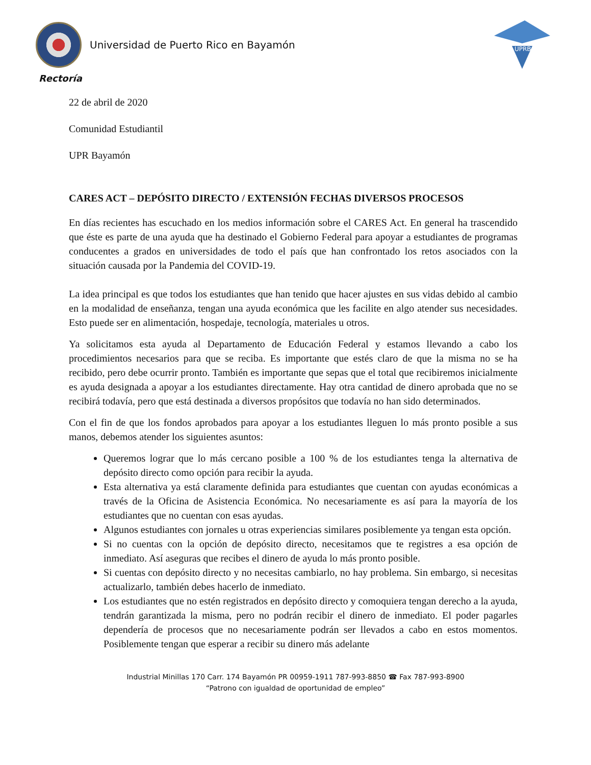Universidad de Puerto Rico en Bayamón
UPRB
Rectoría
22 de abril de 2020
Comunidad Estudiantil
UPR Bayamón
CARES ACT – DEPÓSITO DIRECTO / EXTENSIÓN FECHAS DIVERSOS PROCESOS
En días recientes has escuchado en los medios información sobre el CARES Act. En general ha trascendido que éste es parte de una ayuda que ha destinado el Gobierno Federal para apoyar a estudiantes de programas conducentes a grados en universidades de todo el país que han confrontado los retos asociados con la situación causada por la Pandemia del COVID-19.
La idea principal es que todos los estudiantes que han tenido que hacer ajustes en sus vidas debido al cambio en la modalidad de enseñanza, tengan una ayuda económica que les facilite en algo atender sus necesidades. Esto puede ser en alimentación, hospedaje, tecnología, materiales u otros.
Ya solicitamos esta ayuda al Departamento de Educación Federal y estamos llevando a cabo los procedimientos necesarios para que se reciba. Es importante que estés claro de que la misma no se ha recibido, pero debe ocurrir pronto. También es importante que sepas que el total que recibiremos inicialmente es ayuda designada a apoyar a los estudiantes directamente. Hay otra cantidad de dinero aprobada que no se recibirá todavía, pero que está destinada a diversos propósitos que todavía no han sido determinados.
Con el fin de que los fondos aprobados para apoyar a los estudiantes lleguen lo más pronto posible a sus manos, debemos atender los siguientes asuntos:
Queremos lograr que lo más cercano posible a 100 % de los estudiantes tenga la alternativa de depósito directo como opción para recibir la ayuda.
Esta alternativa ya está claramente definida para estudiantes que cuentan con ayudas económicas a través de la Oficina de Asistencia Económica. No necesariamente es así para la mayoría de los estudiantes que no cuentan con esas ayudas.
Algunos estudiantes con jornales u otras experiencias similares posiblemente ya tengan esta opción.
Si no cuentas con la opción de depósito directo, necesitamos que te registres a esa opción de inmediato. Así aseguras que recibes el dinero de ayuda lo más pronto posible.
Si cuentas con depósito directo y no necesitas cambiarlo, no hay problema. Sin embargo, si necesitas actualizarlo, también debes hacerlo de inmediato.
Los estudiantes que no estén registrados en depósito directo y comoquiera tengan derecho a la ayuda, tendrán garantizada la misma, pero no podrán recibir el dinero de inmediato. El poder pagarles dependería de procesos que no necesariamente podrán ser llevados a cabo en estos momentos. Posiblemente tengan que esperar a recibir su dinero más adelante
Industrial Minillas 170 Carr. 174 Bayamón PR 00959-1911 787-993-8850 ☎ Fax 787-993-8900
“Patrono con igualdad de oportunidad de empleo”